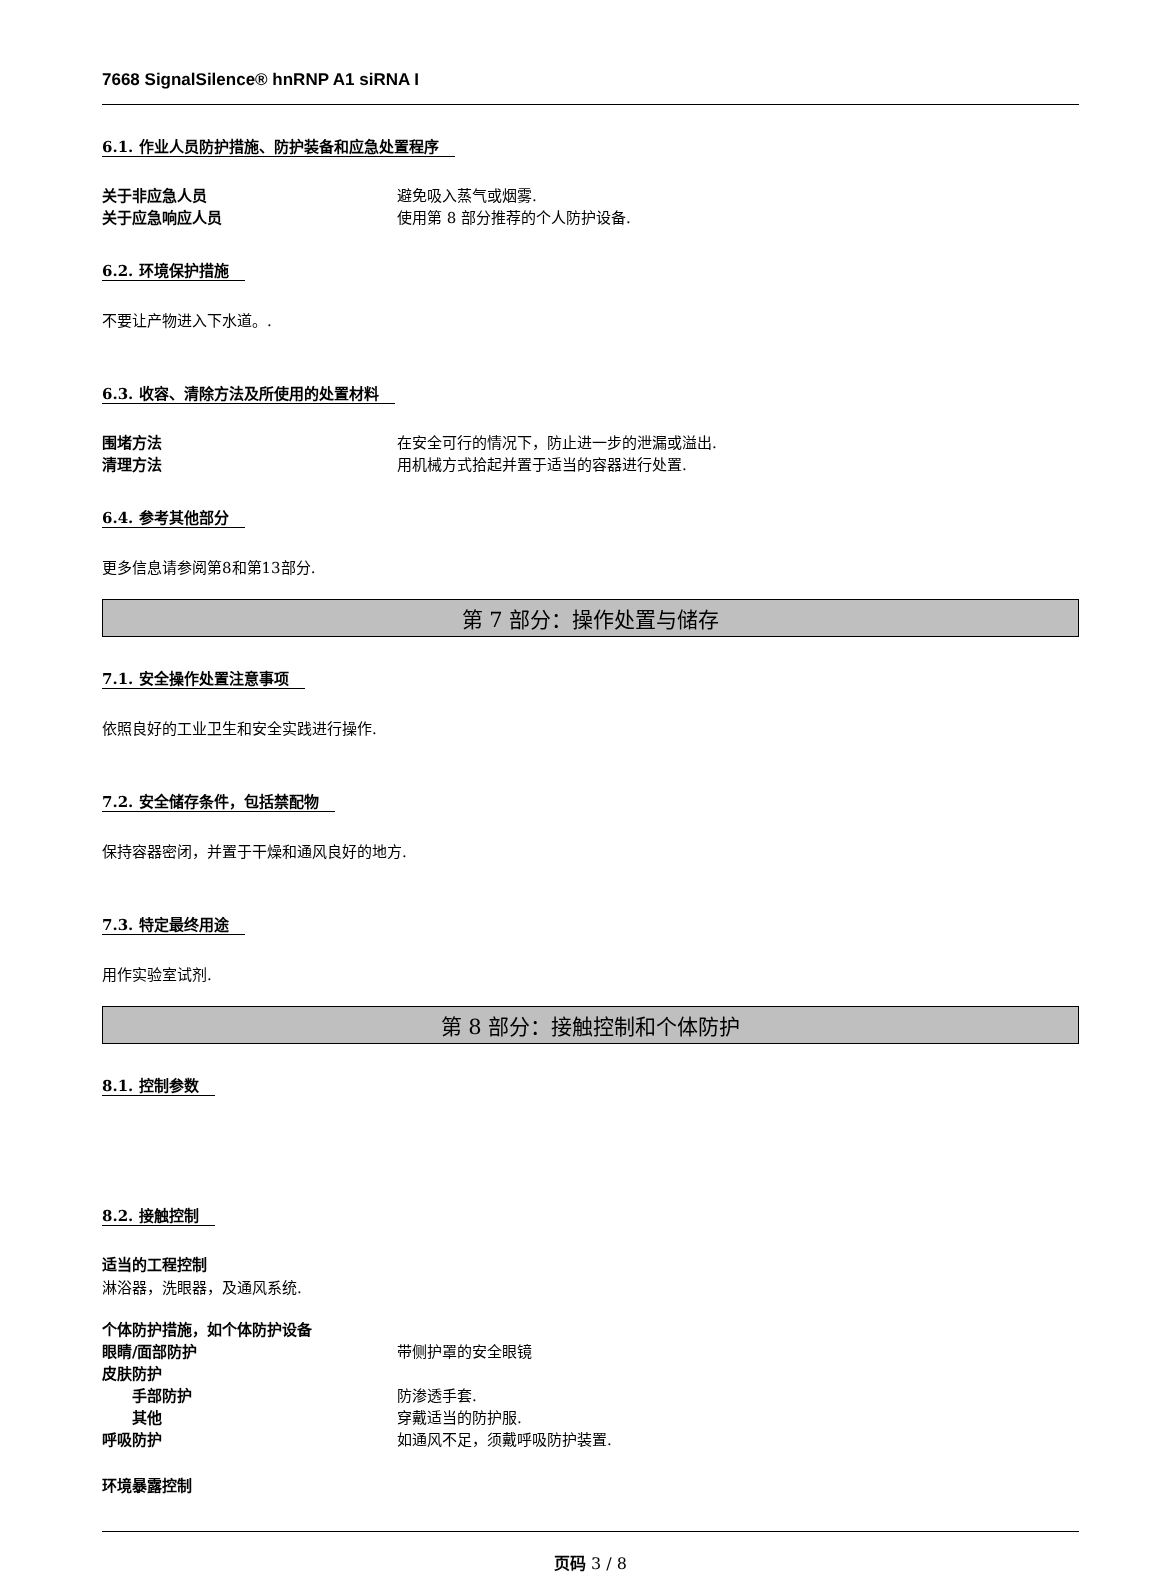7668 SignalSilence® hnRNP A1 siRNA I
6.1. 作业人员防护措施、防护装备和应急处置程序
关于非应急人员 避免吸入蒸气或烟雾.
关于应急响应人员 使用第 8 部分推荐的个人防护设备.
6.2. 环境保护措施
不要让产物进入下水道。.
6.3. 收容、清除方法及所使用的处置材料
围堵方法 在安全可行的情况下，防止进一步的泄漏或溢出.
清理方法 用机械方式拾起并置于适当的容器进行处置.
6.4. 参考其他部分
更多信息请参阅第8和第13部分.
第 7 部分：操作处置与储存
7.1. 安全操作处置注意事项
依照良好的工业卫生和安全实践进行操作.
7.2. 安全储存条件，包括禁配物
保持容器密闭，并置于干燥和通风良好的地方.
7.3. 特定最终用途
用作实验室试剂.
第 8 部分：接触控制和个体防护
8.1. 控制参数
8.2. 接触控制
适当的工程控制
淋浴器，洗眼器，及通风系统.
个体防护措施，如个体防护设备
眼睛/面部防护 带侧护罩的安全眼镜
皮肤防护
手部防护 防渗透手套.
其他 穿戴适当的防护服.
呼吸防护 如通风不足，须戴呼吸防护装置.
环境暴露控制
页码 3 / 8